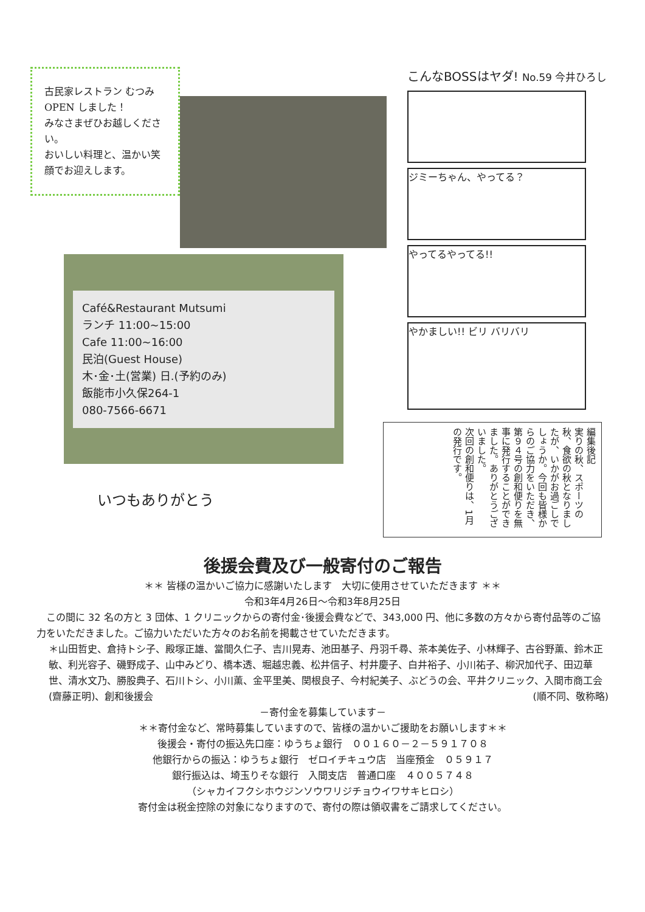古民家レストラン むつみ OPEN しました！
みなさまぜひお越しください。
おいしい料理と、温かい笑顔でお迎えします。
Café&Restaurant Mutsumi
ランチ 11:00~15:00
Cafe 11:00~16:00
民泊(Guest House)
木･金･土(営業) 日.(予約のみ)
飯能市小久保264-1
080-7566-6671
いつもありがとう
こんなBOSSはヤダ! No.59 今井ひろし
ジミーちゃん、やってる？
やってるやってる!!
やかましい!! ビリ バリバリ
編集後記
実りの秋、スポーツの秋、食欲の秋となりましたが、いかがお過ごしでしょうか。今回も皆様からのご協力をいただき、第９４号の創和便りを無事に発行することができました。ありがとうございました。
次回の創和便りは、1月の発行です。
後援会費及び一般寄付のご報告
＊＊ 皆様の温かいご協力に感謝いたします　大切に使用させていただきます ＊＊
令和3年4月26日～令和3年8月25日
　この間に 32 名の方と 3 団体、1 クリニックからの寄付金･後援会費などで、343,000 円、他に多数の方々から寄付品等のご協力をいただきました。ご協力いただいた方々のお名前を掲載させていただきます。
＊山田哲史、倉持トシ子、殿塚正雄、當間久仁子、吉川晃寿、池田基子、丹羽千尋、茶本美佐子、小林輝子、古谷野薫、鈴木正敏、利光容子、磯野成子、山中みどり、橋本透、堀越忠義、松井信子、村井慶子、白井裕子、小川祐子、柳沢加代子、田辺華世、清水文乃、勝股典子、石川トシ、小川薫、金平里美、関根良子、今村紀美子、ぶどうの会、平井クリニック、入間市商工会(齋藤正明)、創和後援会 (順不同、敬称略)
－寄付金を募集しています－
＊＊寄付金など、常時募集していますので、皆様の温かいご援助をお願いします＊＊
後援会・寄付の振込先口座：ゆうちょ銀行　００１６０－２－５９１７０８
他銀行からの振込：ゆうちょ銀行　ゼロイチキュウ店　当座預金　０５９１７
銀行振込は、埼玉りそな銀行　入間支店　普通口座　４００５７４８
（シャカイフクシホウジンソウワリジチョウイワサキヒロシ）
寄付金は税金控除の対象になりますので、寄付の際は領収書をご請求してください。